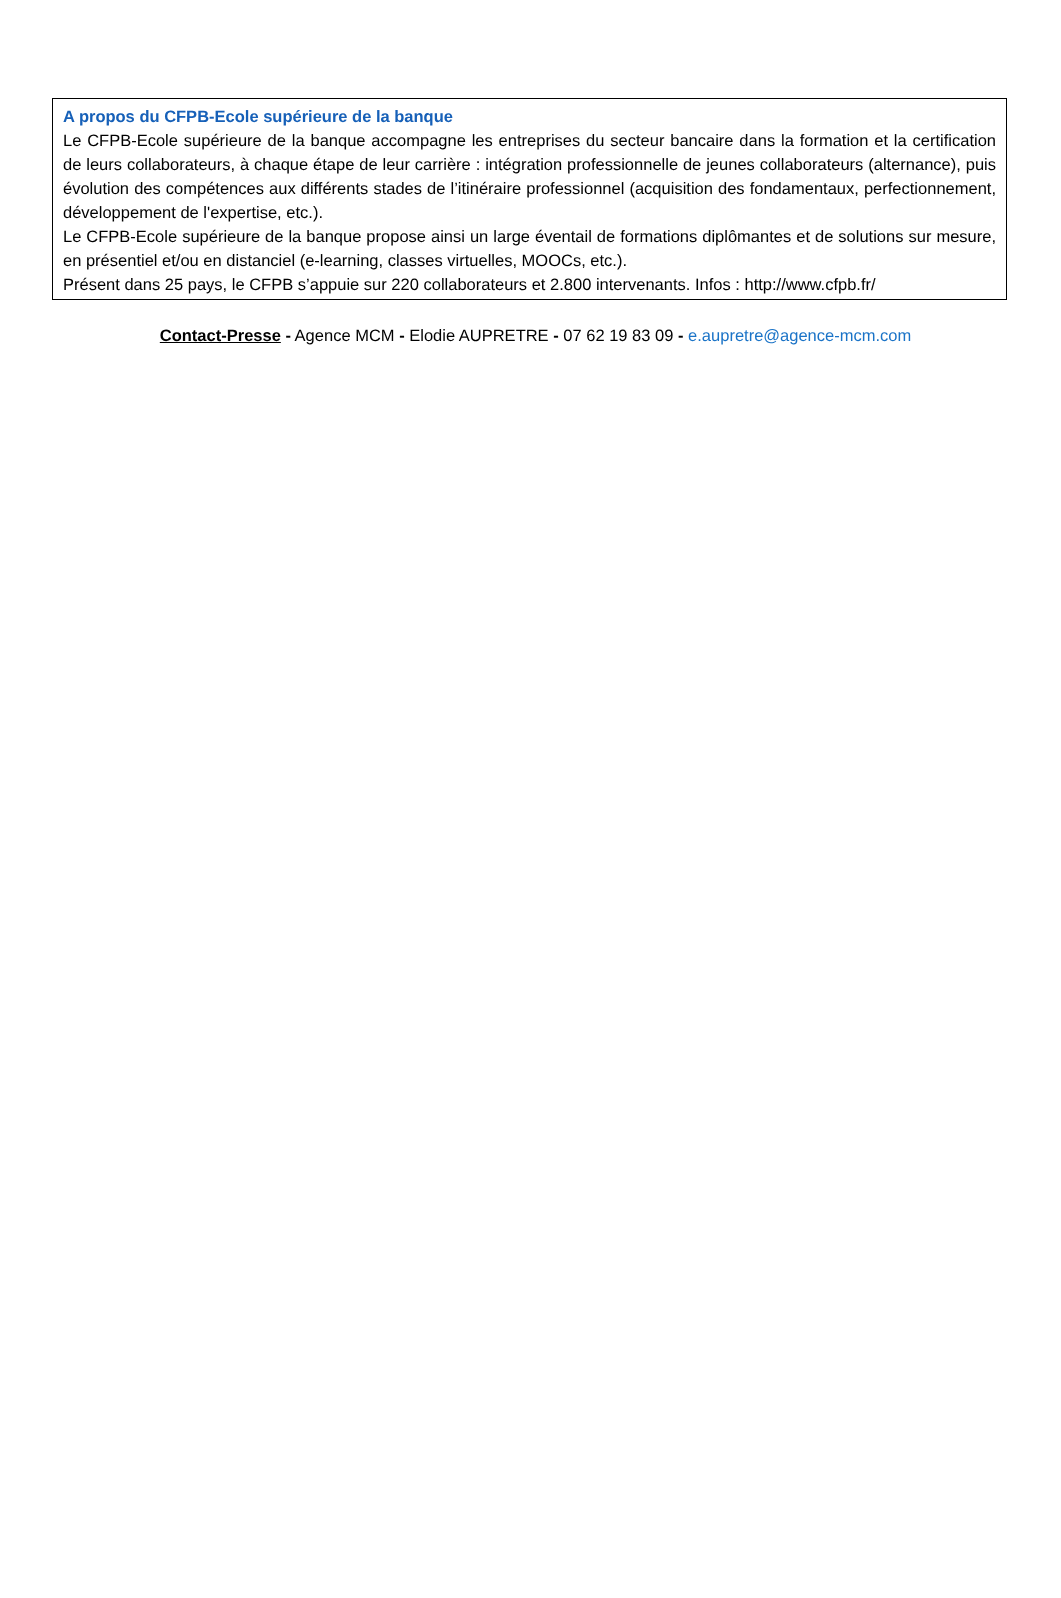A propos du CFPB-Ecole supérieure de la banque
Le CFPB-Ecole supérieure de la banque accompagne les entreprises du secteur bancaire dans la formation et la certification de leurs collaborateurs, à chaque étape de leur carrière : intégration professionnelle de jeunes collaborateurs (alternance), puis évolution des compétences aux différents stades de l’itinéraire professionnel (acquisition des fondamentaux, perfectionnement, développement de l'expertise, etc.).
Le CFPB-Ecole supérieure de la banque propose ainsi un large éventail de formations diplômantes et de solutions sur mesure, en présentiel et/ou en distanciel (e-learning, classes virtuelles, MOOCs, etc.).
Présent dans 25 pays, le CFPB s’appuie sur 220 collaborateurs et 2.800 intervenants. Infos : http://www.cfpb.fr/
Contact-Presse - Agence MCM - Elodie AUPRETRE - 07 62 19 83 09 - e.aupretre@agence-mcm.com